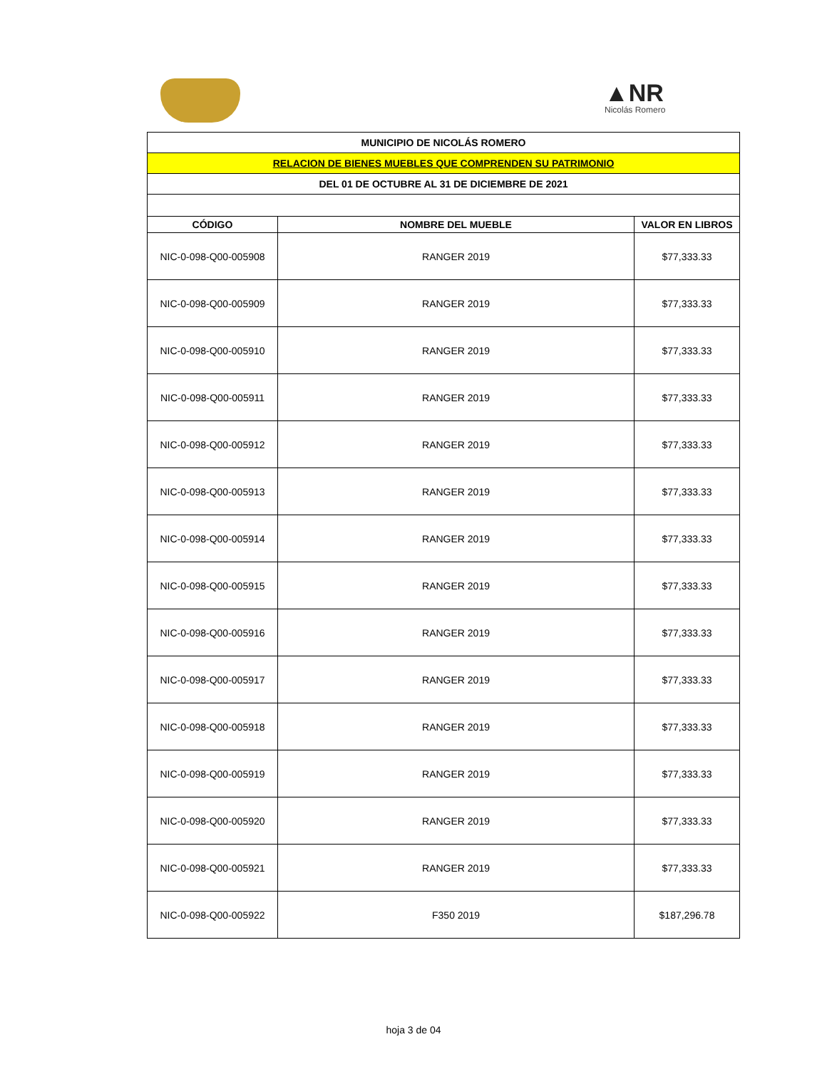▲NR
Nicolás Romero
| MUNICIPIO DE NICOLÁS ROMERO | | |
| RELACION DE BIENES MUEBLES QUE COMPRENDEN SU PATRIMONIO | | |
| DEL 01 DE OCTUBRE AL 31 DE DICIEMBRE DE 2021 | | |
| CÓDIGO | NOMBRE DEL MUEBLE | VALOR EN LIBROS |
| NIC-0-098-Q00-005908 | RANGER 2019 | $77,333.33 |
| NIC-0-098-Q00-005909 | RANGER 2019 | $77,333.33 |
| NIC-0-098-Q00-005910 | RANGER 2019 | $77,333.33 |
| NIC-0-098-Q00-005911 | RANGER 2019 | $77,333.33 |
| NIC-0-098-Q00-005912 | RANGER 2019 | $77,333.33 |
| NIC-0-098-Q00-005913 | RANGER 2019 | $77,333.33 |
| NIC-0-098-Q00-005914 | RANGER 2019 | $77,333.33 |
| NIC-0-098-Q00-005915 | RANGER 2019 | $77,333.33 |
| NIC-0-098-Q00-005916 | RANGER 2019 | $77,333.33 |
| NIC-0-098-Q00-005917 | RANGER 2019 | $77,333.33 |
| NIC-0-098-Q00-005918 | RANGER 2019 | $77,333.33 |
| NIC-0-098-Q00-005919 | RANGER 2019 | $77,333.33 |
| NIC-0-098-Q00-005920 | RANGER 2019 | $77,333.33 |
| NIC-0-098-Q00-005921 | RANGER 2019 | $77,333.33 |
| NIC-0-098-Q00-005922 | F350 2019 | $187,296.78 |
hoja 3 de 04